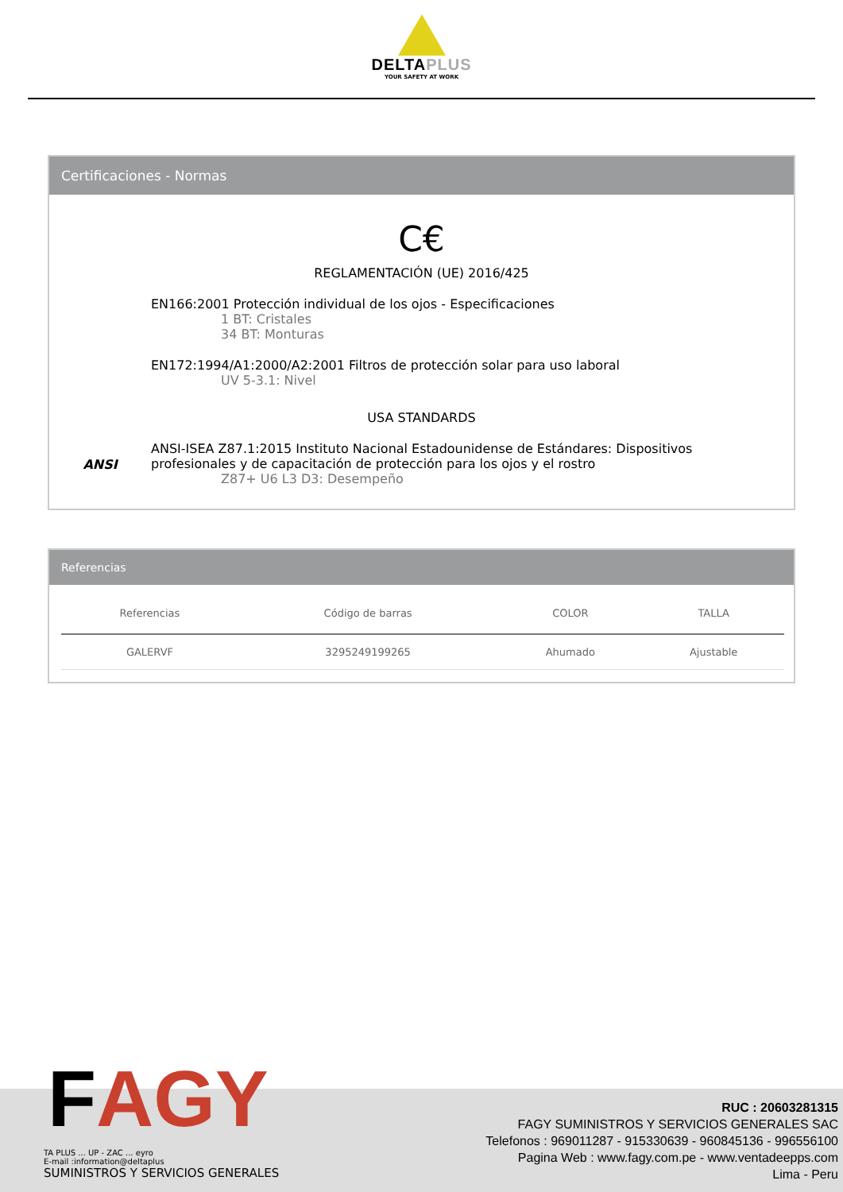DELTAPLUS
YOUR SAFETY AT WORK
Certificaciones - Normas
C€
REGLAMENTACIÓN (UE) 2016/425
EN166:2001 Protección individual de los ojos - Especificaciones
1 BT: Cristales
34 BT: Monturas
EN172:1994/A1:2000/A2:2001 Filtros de protección solar para uso laboral
UV 5-3.1: Nivel
USA STANDARDS
ANSI
ANSI-ISEA Z87.1:2015 Instituto Nacional Estadounidense de Estándares: Dispositivos
profesionales y de capacitación de protección para los ojos y el rostro
Z87+ U6 L3 D3: Desempeño
Referencias
| Referencias | Código de barras | COLOR | TALLA |
| --- | --- | --- | --- |
| GALERVF | 3295249199265 | Ahumado | Ajustable |
FAGY
TA PLUS ... UP - ZAC ... eyro
E-mail :information@deltaplus
SUMINISTROS Y SERVICIOS GENERALES
RUC : 20603281315
FAGY SUMINISTROS Y SERVICIOS GENERALES SAC
Telefonos : 969011287 - 915330639 - 960845136 - 996556100
Pagina Web : www.fagy.com.pe - www.ventadeepps.com
Lima - Peru